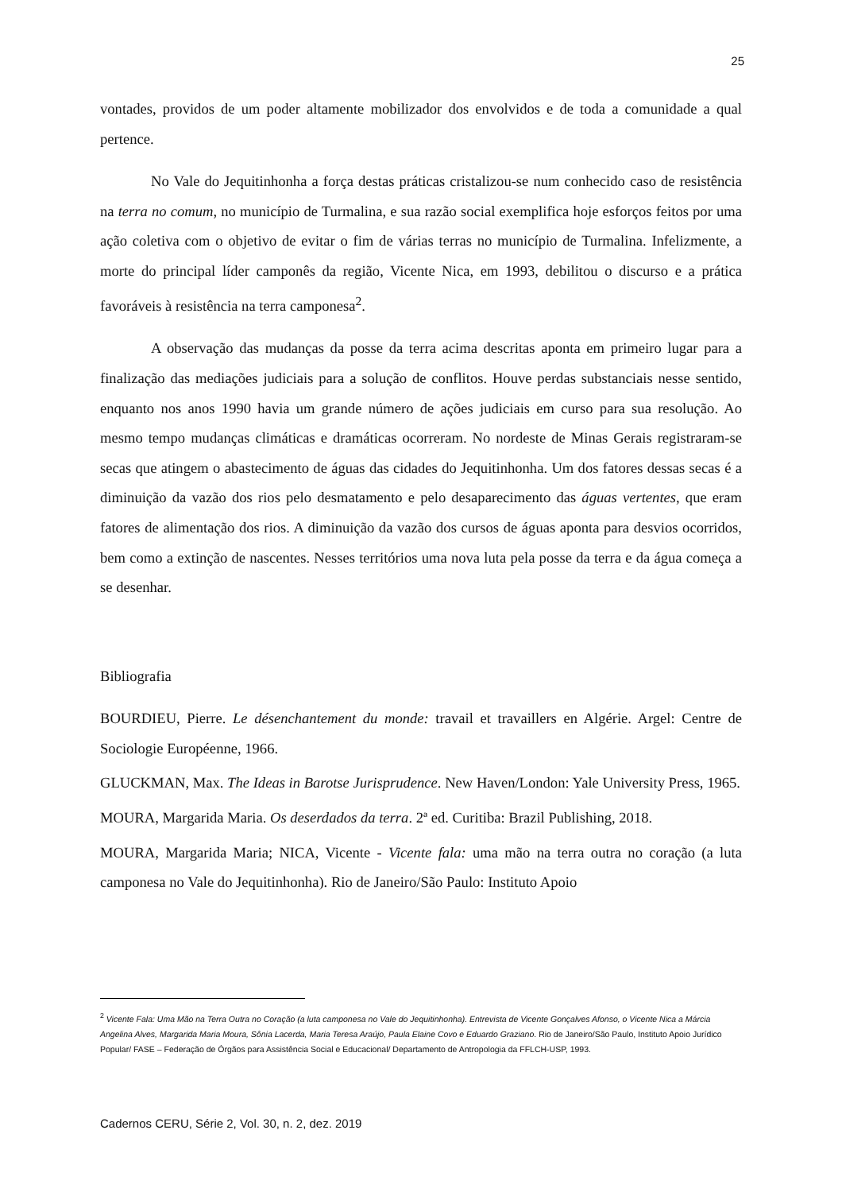25
vontades, providos de um poder altamente mobilizador dos envolvidos e de toda a comunidade a qual pertence.
No Vale do Jequitinhonha a força destas práticas cristalizou-se num conhecido caso de resistência na terra no comum, no município de Turmalina, e sua razão social exemplifica hoje esforços feitos por uma ação coletiva com o objetivo de evitar o fim de várias terras no município de Turmalina. Infelizmente, a morte do principal líder camponês da região, Vicente Nica, em 1993, debilitou o discurso e a prática favoráveis à resistência na terra camponesa<sup>2</sup>.
A observação das mudanças da posse da terra acima descritas aponta em primeiro lugar para a finalização das mediações judiciais para a solução de conflitos. Houve perdas substanciais nesse sentido, enquanto nos anos 1990 havia um grande número de ações judiciais em curso para sua resolução. Ao mesmo tempo mudanças climáticas e dramáticas ocorreram. No nordeste de Minas Gerais registraram-se secas que atingem o abastecimento de águas das cidades do Jequitinhonha. Um dos fatores dessas secas é a diminuição da vazão dos rios pelo desmatamento e pelo desaparecimento das águas vertentes, que eram fatores de alimentação dos rios. A diminuição da vazão dos cursos de águas aponta para desvios ocorridos, bem como a extinção de nascentes. Nesses territórios uma nova luta pela posse da terra e da água começa a se desenhar.
Bibliografia
BOURDIEU, Pierre. Le désenchantement du monde: travail et travaillers en Algérie. Argel: Centre de Sociologie Européenne, 1966.
GLUCKMAN, Max. The Ideas in Barotse Jurisprudence. New Haven/London: Yale University Press, 1965.
MOURA, Margarida Maria. Os deserdados da terra. 2ª ed. Curitiba: Brazil Publishing, 2018.
MOURA, Margarida Maria; NICA, Vicente - Vicente fala: uma mão na terra outra no coração (a luta camponesa no Vale do Jequitinhonha). Rio de Janeiro/São Paulo: Instituto Apoio
<sup>2</sup> Vicente Fala: Uma Mão na Terra Outra no Coração (a luta camponesa no Vale do Jequitinhonha). Entrevista de Vicente Gonçalves Afonso, o Vicente Nica a Márcia Angelina Alves, Margarida Maria Moura, Sônia Lacerda, Maria Teresa Araújo, Paula Elaine Covo e Eduardo Graziano. Rio de Janeiro/São Paulo, Instituto Apoio Jurídico Popular/ FASE – Federação de Órgãos para Assistência Social e Educacional/ Departamento de Antropologia da FFLCH-USP, 1993.
Cadernos CERU, Série 2, Vol. 30, n. 2, dez. 2019